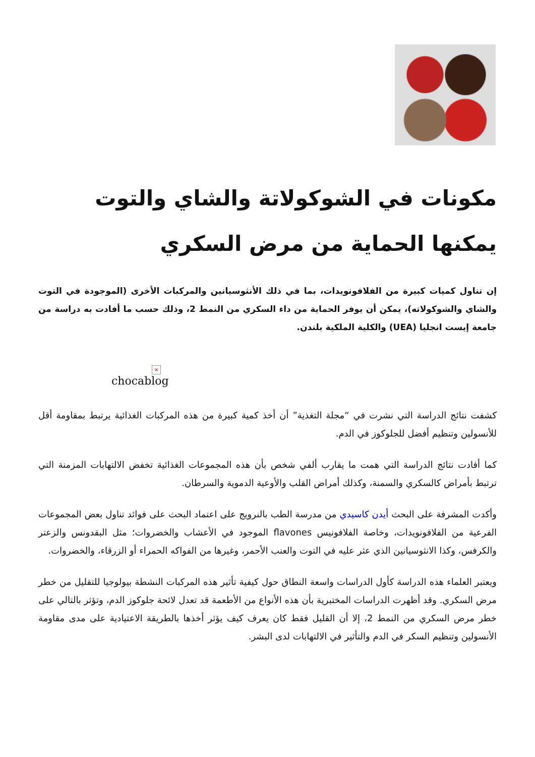مكونات في الشوكولاتة والشاي والتوت يمكنها الحماية من مرض السكري
إن تناول كميات كبيرة من الفلافونويدات، بما في ذلك الأنثوسيانين والمركبات الأخرى (الموجودة في التوت والشاي والشوكولاته)، يمكن أن يوفر الحماية من داء السكري من النمط 2، وذلك حسب ما أفادت به دراسة من جامعة إيست انجليا (UEA) والكلية الملكية بلندن.
×
chocablog
كشفت نتائج الدراسة التي نشرت في “مجلة التغذية” أن أخذ كمية كبيرة من هذه المركبات الغذائية يرتبط بمقاومة أقل للأنسولين وتنظيم أفضل للجلوكوز في الدم.
كما أفادت نتائج الدراسة التي همت ما يقارب ألفي شخص بأن هذه المجموعات الغذائية تخفض الالتهابات المزمنة التي ترتبط بأمراض كالسكري والسمنة، وكذلك أمراض القلب والأوعية الدموية والسرطان.
وأكدت المشرفة على البحث أيدن كاسيدي من مدرسة الطب بالنرويج على اعتماد البحث على فوائد تناول بعض المجموعات الفرعية من الفلافونويدات، وخاصة الفلافونيس flavones الموجود في الأعشاب والخضروات؛ مثل البقدونس والزعتر والكرفس، وكذا الانثوسيانين الذي عثر عليه في التوت والعنب الأحمر، وغيرها من الفواكه الحمراء أو الزرقاء، والخضروات.
ويعتبر العلماء هذه الدراسة كأول الدراسات واسعة النطاق حول كيفية تأثير هذه المركبات النشطة بيولوجيا للتقليل من خطر مرض السكري. وقد أظهرت الدراسات المختبرية بأن هذه الأنواع من الأطعمة قد تعدل لائحة جلوكوز الدم، وتؤثر بالتالي على خطر مرض السكري من النمط 2، إلا أن القليل فقط كان يعرف كيف يؤثر أخذها بالطريقة الاعتيادية على مدى مقاومة الأنسولين وتنظيم السكر في الدم والتأثير في الالتهابات لدى البشر.